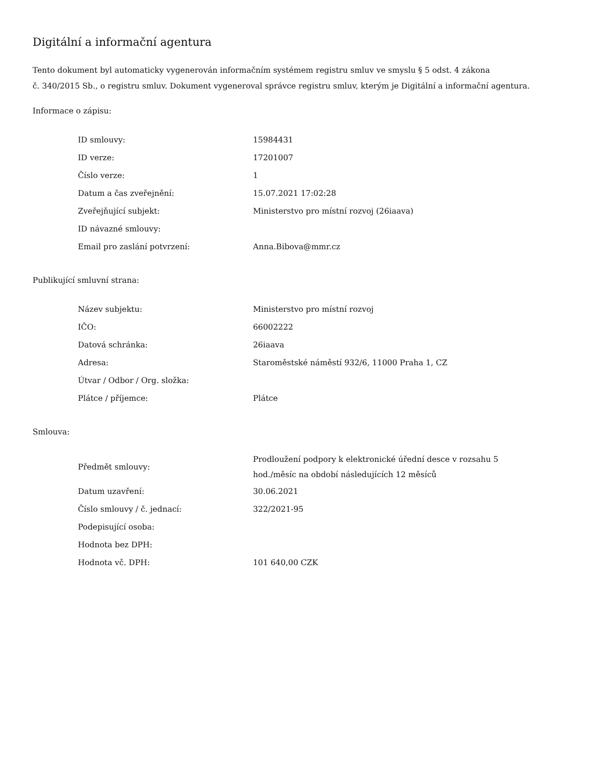Digitální a informační agentura
Tento dokument byl automaticky vygenerován informačním systémem registru smluv ve smyslu § 5 odst. 4 zákona
č. 340/2015 Sb., o registru smluv. Dokument vygeneroval správce registru smluv, kterým je Digitální a informační agentura.
Informace o zápisu:
| ID smlouvy: | 15984431 |
| ID verze: | 17201007 |
| Číslo verze: | 1 |
| Datum a čas zveřejnění: | 15.07.2021 17:02:28 |
| Zveřejňující subjekt: | Ministerstvo pro místní rozvoj (26iaava) |
| ID návazné smlouvy: | |
| Email pro zaslání potvrzení: | Anna.Bibova@mmr.cz |
Publikující smluvní strana:
| Název subjektu: | Ministerstvo pro místní rozvoj |
| IČO: | 66002222 |
| Datová schránka: | 26iaava |
| Adresa: | Staroměstské náměstí 932/6, 11000 Praha 1, CZ |
| Útvar / Odbor / Org. složka: | |
| Plátce / příjemce: | Plátce |
Smlouva:
| Předmět smlouvy: | Prodloužení podpory k elektronické úřední desce v rozsahu 5 hod./měsíc na období následujících 12 měsíců |
| Datum uzavření: | 30.06.2021 |
| Číslo smlouvy / č. jednací: | 322/2021-95 |
| Podepisující osoba: | |
| Hodnota bez DPH: | |
| Hodnota vč. DPH: | 101 640,00 CZK |